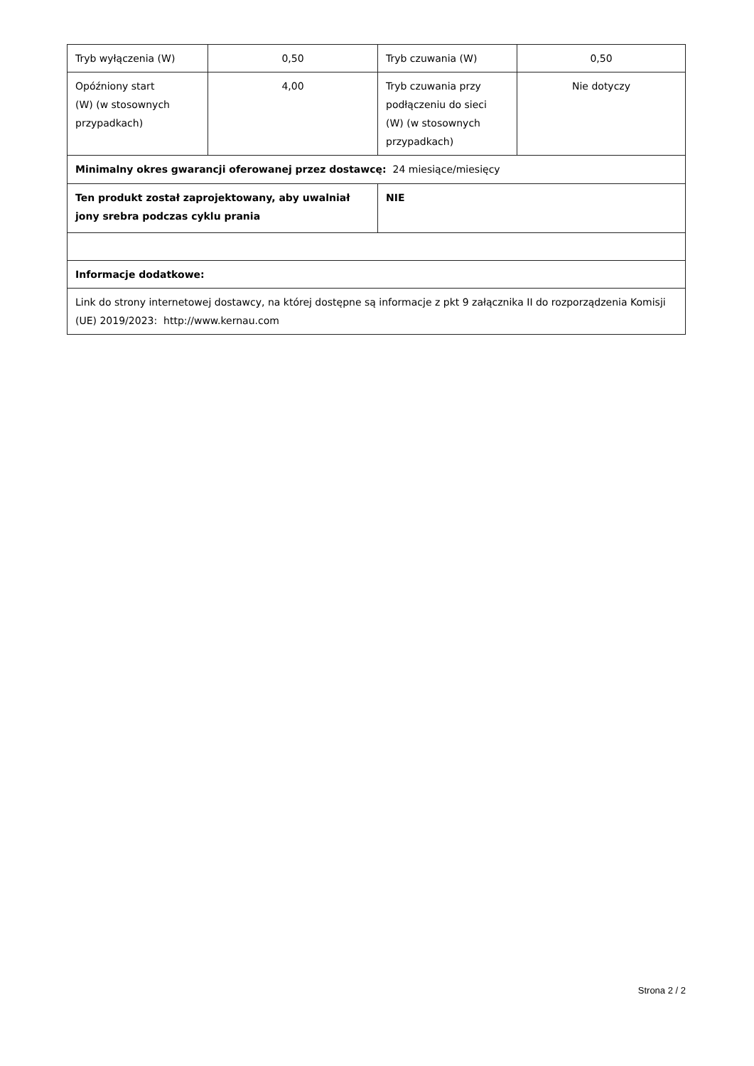| Tryb wyłączenia (W) | 0,50 | Tryb czuwania (W) | 0,50 |
| Opóźniony start (W) (w stosownych przypadkach) | 4,00 | Tryb czuwania przy podłączeniu do sieci (W) (w stosownych przypadkach) | Nie dotyczy |
| Minimalny okres gwarancji oferowanej przez dostawcę: 24 miesiące/miesięcy | | | |
| Ten produkt został zaprojektowany, aby uwalniał jony srebra podczas cyklu prania | | NIE | |
| Informacje dodatkowe: | | | |
| Link do strony internetowej dostawcy, na której dostępne są informacje z pkt 9 załącznika II do rozporządzenia Komisji (UE) 2019/2023: http://www.kernau.com | | | |
Strona 2 / 2